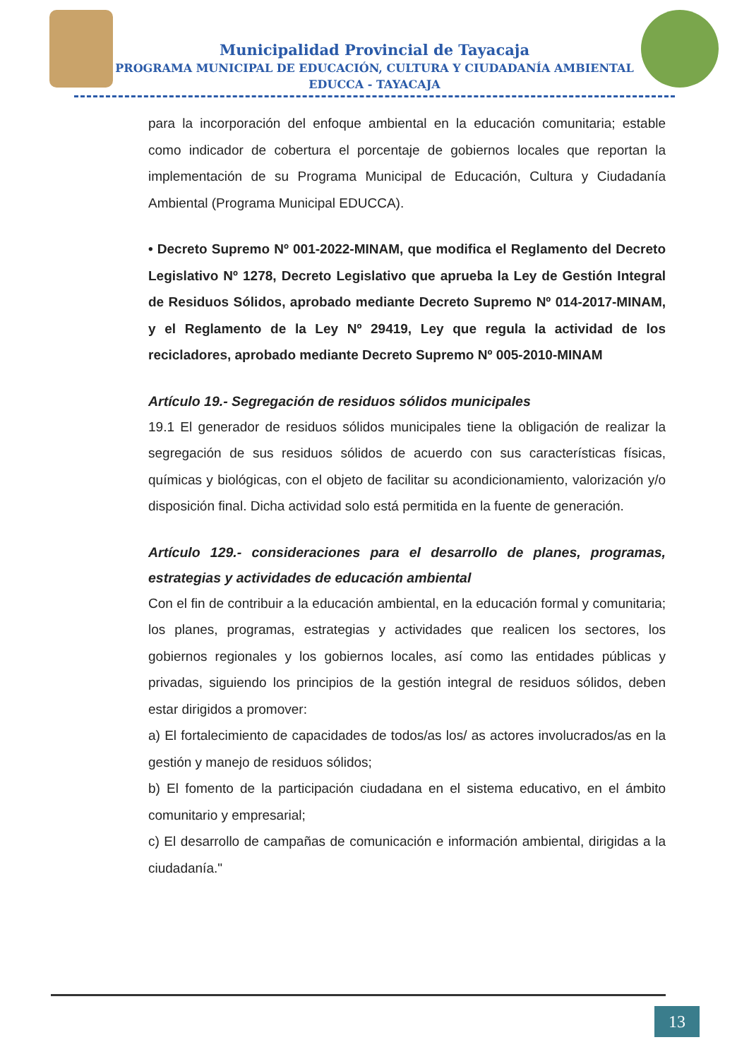Municipalidad Provincial de Tayacaja
PROGRAMA MUNICIPAL DE EDUCACIÓN, CULTURA Y CIUDADANÍA AMBIENTAL
EDUCCA - TAYACAJA
para la incorporación del enfoque ambiental en la educación comunitaria; estable como indicador de cobertura el porcentaje de gobiernos locales que reportan la implementación de su Programa Municipal de Educación, Cultura y Ciudadanía Ambiental (Programa Municipal EDUCCA).
• Decreto Supremo Nº 001-2022-MINAM, que modifica el Reglamento del Decreto Legislativo Nº 1278, Decreto Legislativo que aprueba la Ley de Gestión Integral de Residuos Sólidos, aprobado mediante Decreto Supremo Nº 014-2017-MINAM, y el Reglamento de la Ley Nº 29419, Ley que regula la actividad de los recicladores, aprobado mediante Decreto Supremo Nº 005-2010-MINAM
Artículo 19.- Segregación de residuos sólidos municipales
19.1 El generador de residuos sólidos municipales tiene la obligación de realizar la segregación de sus residuos sólidos de acuerdo con sus características físicas, químicas y biológicas, con el objeto de facilitar su acondicionamiento, valorización y/o disposición final. Dicha actividad solo está permitida en la fuente de generación.
Artículo 129.- consideraciones para el desarrollo de planes, programas, estrategias y actividades de educación ambiental
Con el fin de contribuir a la educación ambiental, en la educación formal y comunitaria; los planes, programas, estrategias y actividades que realicen los sectores, los gobiernos regionales y los gobiernos locales, así como las entidades públicas y privadas, siguiendo los principios de la gestión integral de residuos sólidos, deben estar dirigidos a promover:
a) El fortalecimiento de capacidades de todos/as los/ as actores involucrados/as en la gestión y manejo de residuos sólidos;
b) El fomento de la participación ciudadana en el sistema educativo, en el ámbito comunitario y empresarial;
c) El desarrollo de campañas de comunicación e información ambiental, dirigidas a la ciudadanía."
13